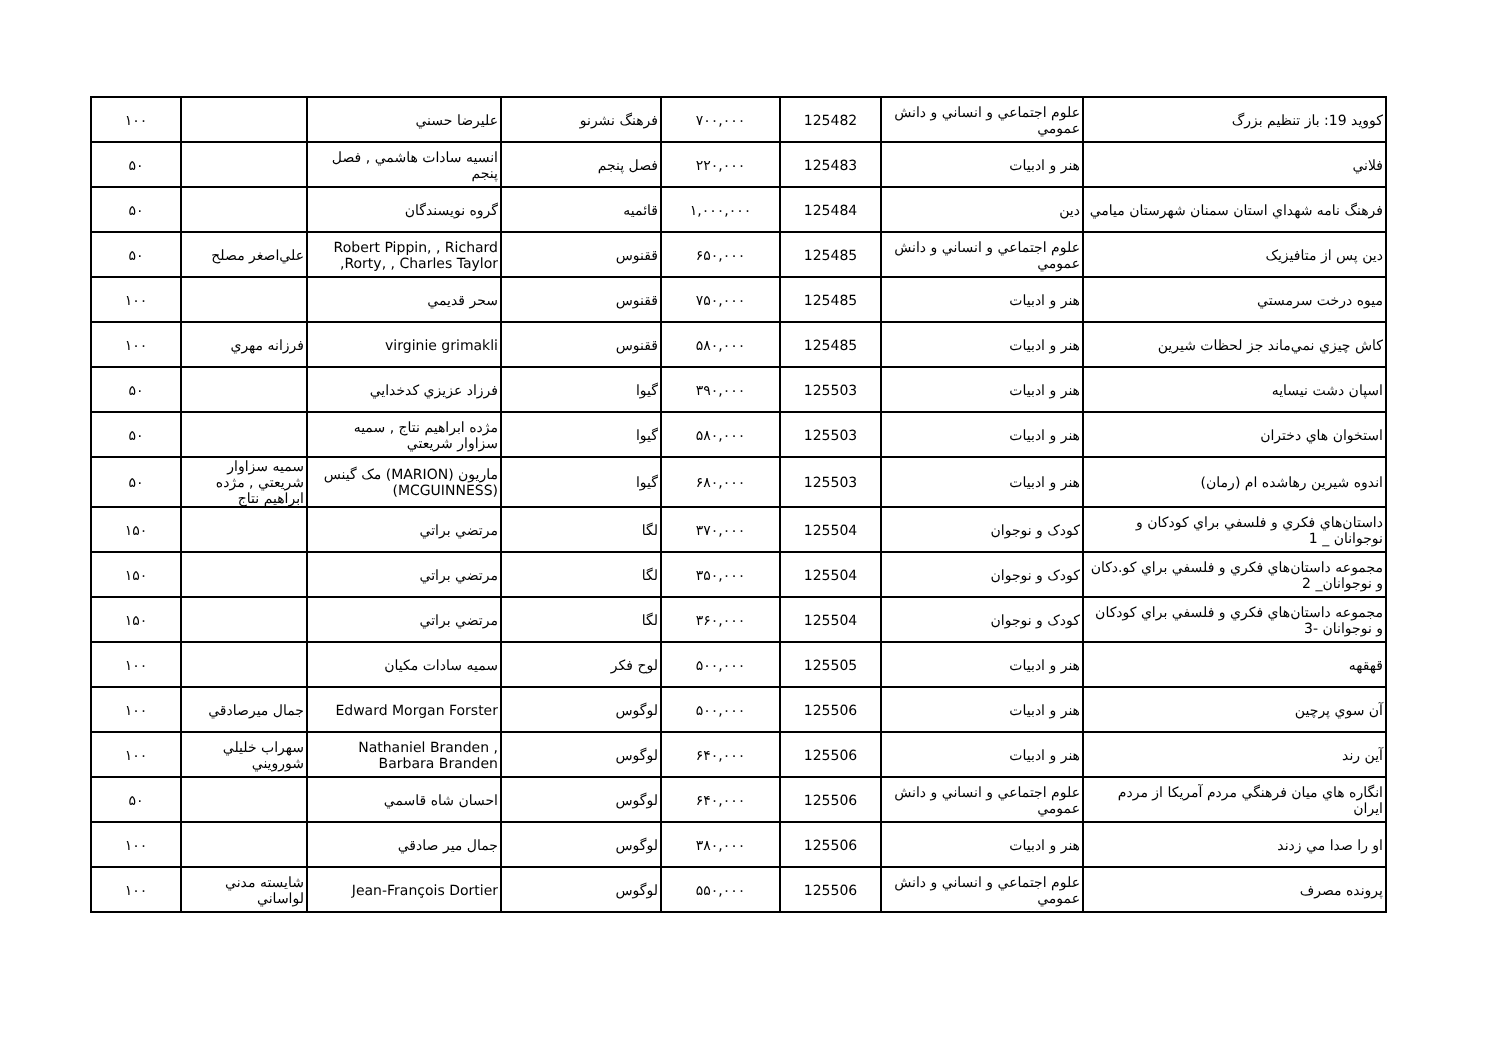| کوويد 19: باز تنظيم بزرگ | علوم اجتماعي و انساني و دانش عمومي | 125482 | ۷۰۰,۰۰۰ | فرهنگ نشرنو | عليرضا حسني | | ۱۰۰ |
| فلاني | هنر و ادبيات | 125483 | ۲۲۰,۰۰۰ | فصل پنجم | انسيه سادات هاشمي , فصل پنجم | | ۵۰ |
| فرهنگ نامه شهداي استان سمنان شهرستان ميامي | دين | 125484 | ۱,۰۰۰,۰۰۰ | قائميه | گروه نويسندگان | | ۵۰ |
| دين پس از متافيزيک | علوم اجتماعي و انساني و دانش عمومي | 125485 | ۶۵۰,۰۰۰ | ققنوس | Robert Pippin, , Richard Rorty, , Charles Taylor, | علي‌اصغر مصلح | ۵۰ |
| ميوه درخت سرمستي | هنر و ادبيات | 125485 | ۷۵۰,۰۰۰ | ققنوس | سحر قديمي | | ۱۰۰ |
| کاش چيزي نمي‌ماند جز لحظات شيرين | هنر و ادبيات | 125485 | ۵۸۰,۰۰۰ | ققنوس | virginie grimakli | فرزانه مهري | ۱۰۰ |
| اسپان دشت نيسايه | هنر و ادبيات | 125503 | ۳۹۰,۰۰۰ | گيوا | فرزاد عزيزي کدخدايي | | ۵۰ |
| استخوان هاي دختران | هنر و ادبيات | 125503 | ۵۸۰,۰۰۰ | گيوا | مژده ابراهيم نتاج , سميه سزاوار شريعتي | | ۵۰ |
| اندوه شيرين رهاشده ام (رمان) | هنر و ادبيات | 125503 | ۶۸۰,۰۰۰ | گيوا | ماريون (MARION) مک گينس (MCGUINNESS) | سميه سزاوار شريعتي , مژده ابراهيم نتاج | ۵۰ |
| داستان‌هاي فکري و فلسفي براي کودکان و نوجوانان _ 1 | کودک و نوجوان | 125504 | ۳۷۰,۰۰۰ | لگا | مرتضي براتي | | ۱۵۰ |
| مجموعه داستان‌هاي فکري و فلسفي براي کو.دکان و نوجوانان_ 2 | کودک و نوجوان | 125504 | ۳۵۰,۰۰۰ | لگا | مرتضي براتي | | ۱۵۰ |
| مجموعه داستان‌هاي فکري و فلسفي براي کودکان و نوجوانان -3 | کودک و نوجوان | 125504 | ۳۶۰,۰۰۰ | لگا | مرتضي براتي | | ۱۵۰ |
| قهقهه | هنر و ادبيات | 125505 | ۵۰۰,۰۰۰ | لوح فکر | سميه سادات مکيان | | ۱۰۰ |
| آن سوي پرچين | هنر و ادبيات | 125506 | ۵۰۰,۰۰۰ | لوگوس | Edward Morgan Forster | جمال ميرصادقي | ۱۰۰ |
| آين رند | هنر و ادبيات | 125506 | ۶۴۰,۰۰۰ | لوگوس | Nathaniel Branden , Barbara Branden | سهراب خليلي شورويني | ۱۰۰ |
| انگاره هاي ميان فرهنگي مردم آمريکا از مردم ايران | علوم اجتماعي و انساني و دانش عمومي | 125506 | ۶۴۰,۰۰۰ | لوگوس | احسان شاه قاسمي | | ۵۰ |
| او را صدا مي زدند | هنر و ادبيات | 125506 | ۳۸۰,۰۰۰ | لوگوس | جمال مير صادقي | | ۱۰۰ |
| پرونده مصرف | علوم اجتماعي و انساني و دانش عمومي | 125506 | ۵۵۰,۰۰۰ | لوگوس | Jean-François Dortier | شايسته مدني لواساني | ۱۰۰ |